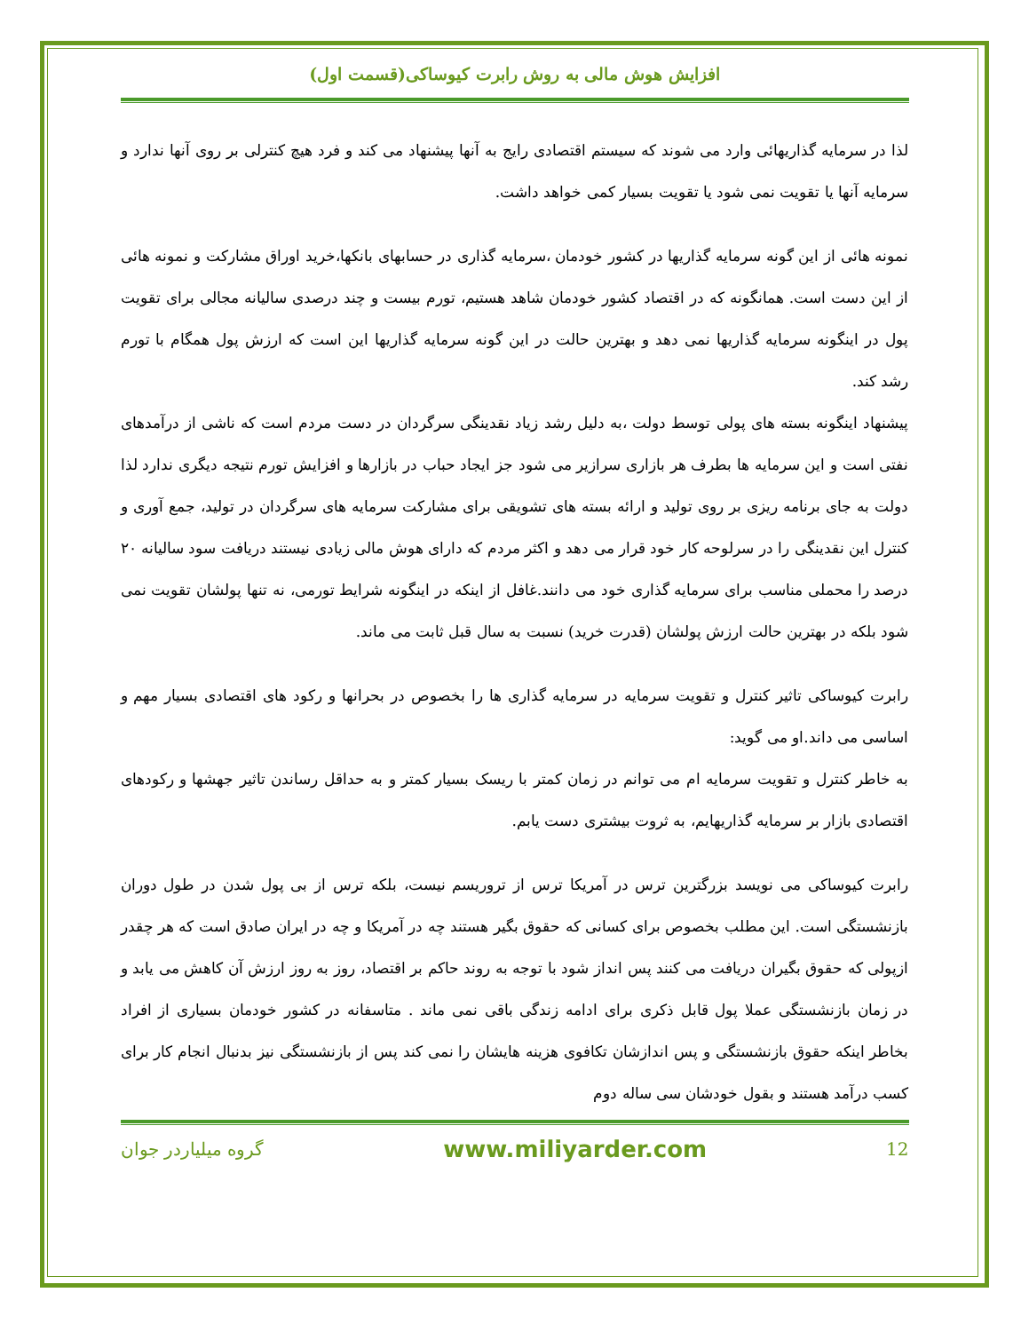افزایش هوش مالی به روش رابرت کیوساکی(قسمت اول)
لذا در سرمایه گذاریهائی وارد می شوند که سیستم اقتصادی رایج به آنها پیشنهاد می کند و فرد هیچ کنترلی بر روی آنها ندارد و سرمایه آنها یا تقویت نمی شود یا تقویت بسیار کمی خواهد داشت.
نمونه هائی از این گونه سرمایه گذاریها در کشور خودمان ،سرمایه گذاری در حسابهای بانکها،خرید اوراق مشارکت و نمونه هائی از این دست است. همانگونه که در اقتصاد کشور خودمان شاهد هستیم، تورم بیست و چند درصدی سالیانه مجالی برای تقویت پول در اینگونه سرمایه گذاریها نمی دهد و بهترین حالت در این گونه سرمایه گذاریها این است که ارزش پول همگام با تورم رشد کند.
پیشنهاد اینگونه بسته های پولی توسط دولت ،به دلیل رشد زیاد نقدینگی سرگردان در دست مردم است که ناشی از درآمدهای نفتی است و این سرمایه ها بطرف هر بازاری سرازیر می شود جز ایجاد حباب در بازارها و افزایش تورم نتیجه دیگری ندارد لذا دولت به جای برنامه ریزی بر روی تولید و ارائه بسته های تشویقی برای مشارکت سرمایه های سرگردان در تولید، جمع آوری و کنترل این نقدینگی را در سرلوحه کار خود قرار می دهد و اکثر مردم که دارای هوش مالی زیادی نیستند دریافت سود سالیانه ۲۰ درصد را محملی مناسب برای سرمایه گذاری خود می دانند.غافل از اینکه در اینگونه شرایط تورمی، نه تنها پولشان تقویت نمی شود بلکه در بهترین حالت ارزش پولشان (قدرت خرید) نسبت به سال قبل ثابت می ماند.
رابرت کیوساکی تاثیر کنترل و تقویت سرمایه در سرمایه گذاری ها را بخصوص در بحرانها و رکود های اقتصادی بسیار مهم و اساسی می داند.او می گوید:
به خاطر کنترل و تقویت سرمایه ام می توانم در زمان کمتر با ریسک بسیار کمتر و به حداقل رساندن تاثیر جهشها و رکودهای اقتصادی بازار بر سرمایه گذاریهایم، به ثروت بیشتری دست یابم.
رابرت کیوساکی می نویسد بزرگترین ترس در آمریکا ترس از تروریسم نیست، بلکه ترس از بی پول شدن در طول دوران بازنشستگی است. این مطلب بخصوص برای کسانی که حقوق بگیر هستند چه در آمریکا و چه در ایران صادق است که هر چقدر ازپولی که حقوق بگیران دریافت می کنند پس انداز شود با توجه به روند حاکم بر اقتصاد، روز به روز ارزش آن کاهش می یابد و در زمان بازنشستگی عملا پول قابل ذکری برای ادامه زندگی باقی نمی ماند . متاسفانه در کشور خودمان بسیاری از افراد بخاطر اینکه حقوق بازنشستگی و پس اندازشان تکافوی هزینه هایشان را نمی کند پس از بازنشستگی نیز بدنبال انجام کار برای کسب درآمد هستند و بقول خودشان سی ساله دوم
12 www.miliyarder.com گروه میلیاردر جوان